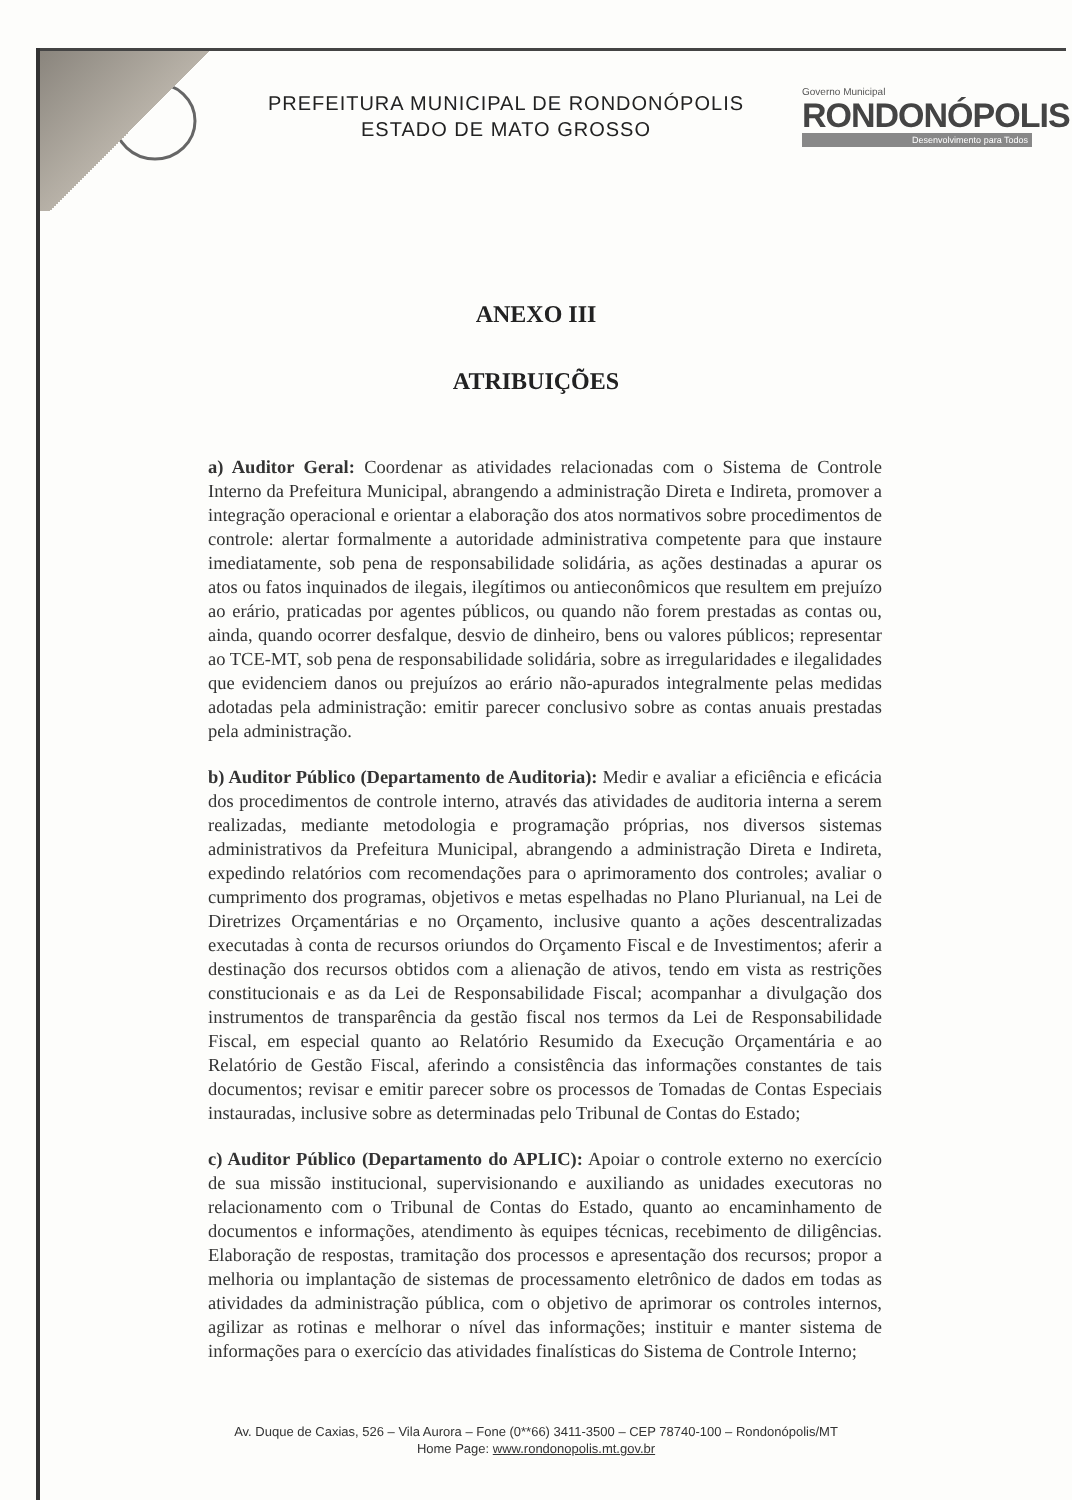PREFEITURA MUNICIPAL DE RONDONÓPOLIS
ESTADO DE MATO GROSSO
Governo Municipal
RONDONÓPOLIS
Desenvolvimento para Todos
ANEXO III
ATRIBUIÇÕES
a) Auditor Geral: Coordenar as atividades relacionadas com o Sistema de Controle Interno da Prefeitura Municipal, abrangendo a administração Direta e Indireta, promover a integração operacional e orientar a elaboração dos atos normativos sobre procedimentos de controle: alertar formalmente a autoridade administrativa competente para que instaure imediatamente, sob pena de responsabilidade solidária, as ações destinadas a apurar os atos ou fatos inquinados de ilegais, ilegítimos ou antieconômicos que resultem em prejuízo ao erário, praticadas por agentes públicos, ou quando não forem prestadas as contas ou, ainda, quando ocorrer desfalque, desvio de dinheiro, bens ou valores públicos; representar ao TCE-MT, sob pena de responsabilidade solidária, sobre as irregularidades e ilegalidades que evidenciem danos ou prejuízos ao erário não-apurados integralmente pelas medidas adotadas pela administração: emitir parecer conclusivo sobre as contas anuais prestadas pela administração.
b) Auditor Público (Departamento de Auditoria): Medir e avaliar a eficiência e eficácia dos procedimentos de controle interno, através das atividades de auditoria interna a serem realizadas, mediante metodologia e programação próprias, nos diversos sistemas administrativos da Prefeitura Municipal, abrangendo a administração Direta e Indireta, expedindo relatórios com recomendações para o aprimoramento dos controles; avaliar o cumprimento dos programas, objetivos e metas espelhadas no Plano Plurianual, na Lei de Diretrizes Orçamentárias e no Orçamento, inclusive quanto a ações descentralizadas executadas à conta de recursos oriundos do Orçamento Fiscal e de Investimentos; aferir a destinação dos recursos obtidos com a alienação de ativos, tendo em vista as restrições constitucionais e as da Lei de Responsabilidade Fiscal; acompanhar a divulgação dos instrumentos de transparência da gestão fiscal nos termos da Lei de Responsabilidade Fiscal, em especial quanto ao Relatório Resumido da Execução Orçamentária e ao Relatório de Gestão Fiscal, aferindo a consistência das informações constantes de tais documentos; revisar e emitir parecer sobre os processos de Tomadas de Contas Especiais instauradas, inclusive sobre as determinadas pelo Tribunal de Contas do Estado;
c) Auditor Público (Departamento do APLIC): Apoiar o controle externo no exercício de sua missão institucional, supervisionando e auxiliando as unidades executoras no relacionamento com o Tribunal de Contas do Estado, quanto ao encaminhamento de documentos e informações, atendimento às equipes técnicas, recebimento de diligências. Elaboração de respostas, tramitação dos processos e apresentação dos recursos; propor a melhoria ou implantação de sistemas de processamento eletrônico de dados em todas as atividades da administração pública, com o objetivo de aprimorar os controles internos, agilizar as rotinas e melhorar o nível das informações; instituir e manter sistema de informações para o exercício das atividades finalísticas do Sistema de Controle Interno;
Av. Duque de Caxias, 526 – Vila Aurora – Fone (0**66) 3411-3500 – CEP 78740-100 – Rondonópolis/MT
Home Page: www.rondonopolis.mt.gov.br